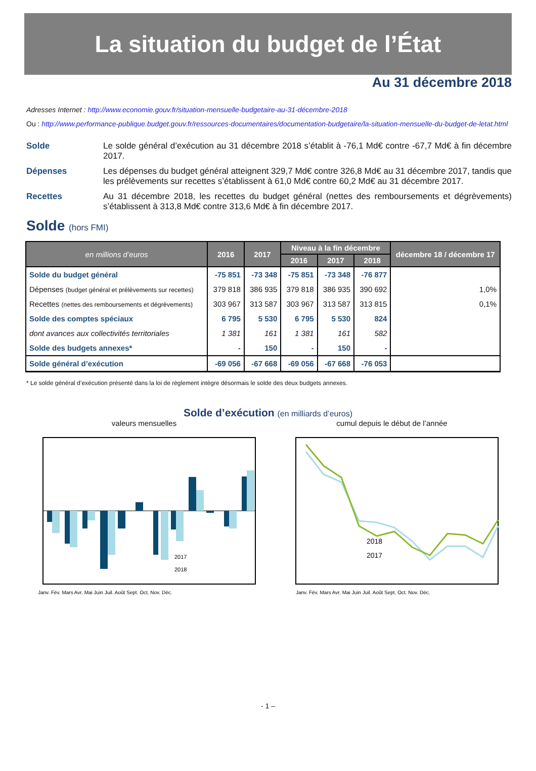La situation du budget de l’État
Au 31 décembre 2018
Adresses Internet : http://www.economie.gouv.fr/situation-mensuelle-budgetaire-au-31-décembre-2018
Ou : http://www.performance-publique.budget.gouv.fr/ressources-documentaires/documentation-budgetaire/la-situation-mensuelle-du-budget-de-letat.html
Solde Le solde général d’exécution au 31 décembre 2018 s’établit à -76,1 Md€ contre -67,7 Md€ à fin décembre 2017.
Dépenses Les dépenses du budget général atteignent 329,7 Md€ contre 326,8 Md€ au 31 décembre 2017, tandis que les prélèvements sur recettes s’établissent à 61,0 Md€ contre 60,2 Md€ au 31 décembre 2017.
Recettes Au 31 décembre 2018, les recettes du budget général (nettes des remboursements et dégrèvements) s’établissent à 313,8 Md€ contre 313,6 Md€ à fin décembre 2017.
Solde (hors FMI)
| en millions d’euros | 2016 | 2017 | Niveau à la fin décembre | | | décembre 18 / décembre 17 |
| --- | --- | --- | --- | --- | --- | --- |
| | | | 2016 | 2017 | 2018 | |
| Solde du budget général | -75 851 | -73 348 | -75 851 | -73 348 | -76 877 | |
| Dépenses (budget général et prélèvements sur recettes) | 379 818 | 386 935 | 379 818 | 386 935 | 390 692 | 1,0% |
| Recettes (nettes des remboursements et dégrèvements) | 303 967 | 313 587 | 303 967 | 313 587 | 313 815 | 0,1% |
| Solde des comptes spéciaux | 6 795 | 5 530 | 6 795 | 5 530 | 824 | |
| dont avances aux collectivités territoriales | 1 381 | 161 | 1 381 | 161 | 582 | |
| Solde des budgets annexes* | - | 150 | - | 150 | - | |
| Solde général d’exécution | -69 056 | -67 668 | -69 056 | -67 668 | -76 053 | |
* Le solde général d’exécution présenté dans la loi de règlement intègre désormais le solde des deux budgets annexes.
Solde d’exécution (en milliards d’euros)
valeurs mensuelles
2017
2018
Janv. Fév. Mars Avr. Mai Juin Juil. Août Sept. Oct. Nov. Déc.
cumul depuis le début de l’année
2018
2017
Janv. Fév. Mars Avr. Mai Juin Juil. Août Sept. Oct. Nov. Déc.
- 1 –